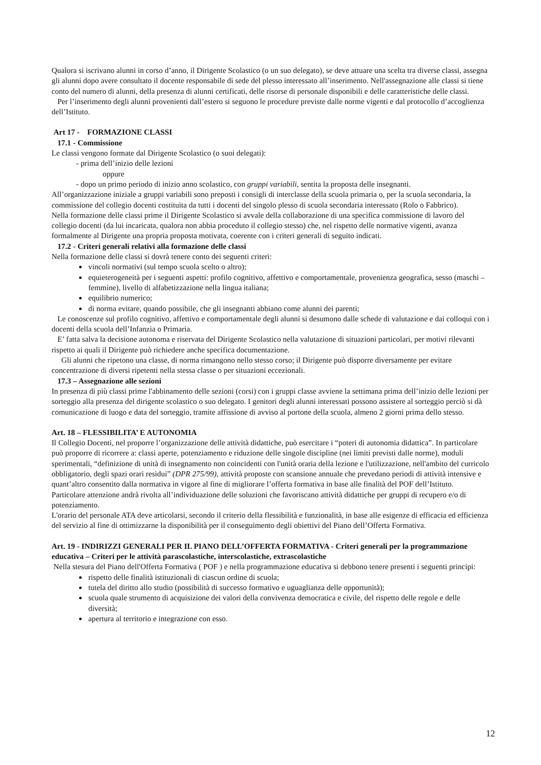Qualora si iscrivano alunni in corso d’anno, il Dirigente Scolastico (o un suo delegato), se deve attuare una scelta tra diverse classi, assegna gli alunni dopo avere consultato il docente responsabile di sede del plesso interessato all’inserimento. Nell'assegnazione alle classi si tiene conto del numero di alunni, della presenza di alunni certificati, delle risorse di personale disponibili e delle caratteristiche delle classi.
Per l’inserimento degli alunni provenienti dall’estero si seguono le procedure previste dalle norme vigenti e dal protocollo d’accoglienza dell’Istituto.
Art 17 - FORMAZIONE CLASSI
17.1 - Commissione
Le classi vengono formate dal Dirigente Scolastico (o suoi delegati):
- prima dell’inizio delle lezioni
oppure
- dopo un primo periodo di inizio anno scolastico, con gruppi variabili, sentita la proposta delle insegnanti.
All’organizzazione iniziale a gruppi variabili sono preposti i consigli di interclasse della scuola primaria o, per la scuola secondaria, la commissione del collegio docenti costituita da tutti i docenti del singolo plesso di scuola secondaria interessato (Rolo o Fabbrico).
Nella formazione delle classi prime il Dirigente Scolastico si avvale della collaborazione di una specifica commissione di lavoro del collegio docenti (da lui incaricata, qualora non abbia proceduto il collegio stesso) che, nel rispetto delle normative vigenti, avanza formalmente al Dirigente una propria proposta motivata, coerente con i criteri generali di seguito indicati.
17.2 - Criteri generali relativi alla formazione delle classi
Nella formazione delle classi si dovrà tenere conto dei seguenti criteri:
vincoli normativi (sul tempo scuola scelto o altro);
equieterogeneità per i seguenti aspetti: profilo cognitivo, affettivo e comportamentale, provenienza geografica, sesso (maschi – femmine), livello di alfabetizzazione nella lingua italiana;
equilibrio numerico;
di norma evitare, quando possibile, che gli insegnanti abbiano come alunni dei parenti;
Le conoscenze sul profilo cognitivo, affettivo e comportamentale degli alunni si desumono dalle schede di valutazione e dai colloqui con i docenti della scuola dell’Infanzia o Primaria.
E’ fatta salva la decisione autonoma e riservata del Dirigente Scolastico nella valutazione di situazioni particolari, per motivi rilevanti rispetto ai quali il Dirigente può richiedere anche specifica documentazione.
Gli alunni che ripetono una classe, di norma rimangono nello stesso corso; il Dirigente può disporre diversamente per evitare concentrazione di diversi ripetenti nella stessa classe o per situazioni eccezionali.
17.3 – Assegnazione alle sezioni
In presenza di più classi prime l'abbinamento delle sezioni (corsi) con i gruppi classe avviene la settimana prima dell’inizio delle lezioni per sorteggio alla presenza del dirigente scolastico o suo delegato. I genitori degli alunni interessati possono assistere al sorteggio perciò si dà comunicazione di luogo e data del sorteggio, tramite affissione di avviso al portone della scuola, almeno 2 giorni prima dello stesso.
Art. 18 – FLESSIBILITA’ E AUTONOMIA
Il Collegio Docenti, nel proporre l’organizzazione delle attività didattiche, può esercitare i “poteri di autonomia didattica”. In particolare può proporre di ricorrere a: classi aperte, potenziamento e riduzione delle singole discipline (nei limiti previsti dalle norme), moduli sperimentali, “definizione di unità di insegnamento non coincidenti con l'unità oraria della lezione e l'utilizzazione, nell'ambito del curricolo obbligatorio, degli spazi orari residui” (DPR 275/99), attività proposte con scansione annuale che prevedano periodi di attività intensive e quant’altro consentito dalla normativa in vigore al fine di migliorare l’offerta formativa in base alle finalità del POF dell’Istituto.
Particolare attenzione andrà rivolta all’individuazione delle soluzioni che favoriscano attività didattiche per gruppi di recupero e/o di potenziamento.
L'orario del personale ATA deve articolarsi, secondo il criterio della flessibilità e funzionalità, in base alle esigenze di efficacia ed efficienza del servizio al fine di ottimizzarne la disponibilità per il conseguimento degli obiettivi del Piano dell’Offerta Formativa.
Art. 19 - INDIRIZZI GENERALI PER IL PIANO DELL’OFFERTA FORMATIVA - Criteri generali per la programmazione educativa – Criteri per le attività parascolastiche, interscolastiche, extrascolastiche
Nella stesura del Piano dell'Offerta Formativa ( POF ) e nella programmazione educativa si debbono tenere presenti i seguenti principi:
rispetto delle finalità istituzionali di ciascun ordine di scuola;
tutela del diritto allo studio (possibilità di successo formativo e uguaglianza delle opportunità);
scuola quale strumento di acquisizione dei valori della convivenza democratica e civile, del rispetto delle regole e delle diversità;
apertura al territorio e integrazione con esso.
12